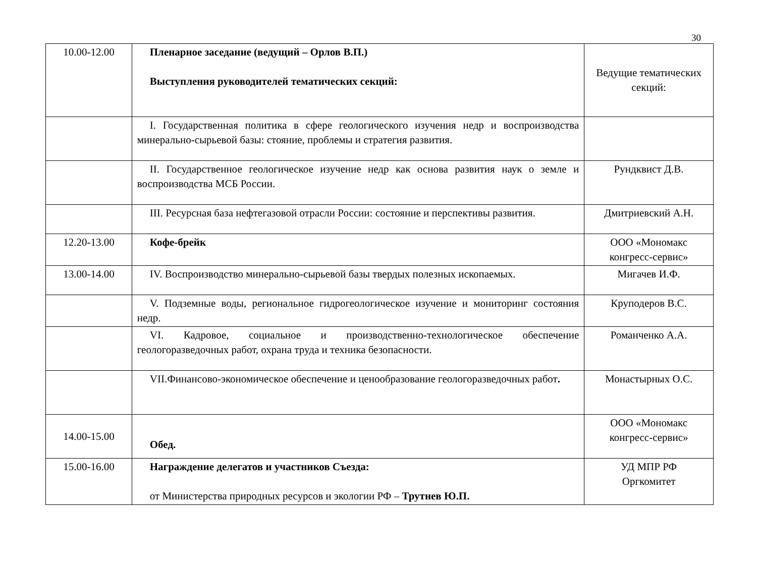30
| 10.00-12.00 | Пленарное заседание (ведущий – Орлов В.П.) Выступления руководителей тематических секций: | Ведущие тематических секций: |
| | I. Государственная политика в сфере геологического изучения недр и воспроизводства минерально-сырьевой базы: стояние, проблемы и стратегия развития. | |
| | II. Государственное геологическое изучение недр как основа развития наук о земле и воспроизводства МСБ России. | Рундквист Д.В. |
| | III. Ресурсная база нефтегазовой отрасли России: состояние и перспективы развития. | Дмитриевский А.Н. |
| 12.20-13.00 | Кофе-брейк | ООО «Мономакс конгресс-сервис» |
| 13.00-14.00 | IV. Воспроизводство минерально-сырьевой базы твердых полезных ископаемых. | Мигачев И.Ф. |
| | V. Подземные воды, региональное гидрогеологическое изучение и мониторинг состояния недр. | Круподеров В.С. |
| | VI. Кадровое, социальное и производственно-технологическое обеспечение геологоразведочных работ, охрана труда и техника безопасности. | Романченко А.А. |
| | VII.Финансово-экономическое обеспечение и ценообразование геологоразведочных работ . | Монастырных О.С. |
| 14.00-15.00 | Обед. | ООО «Мономакс конгресс-сервис» |
| 15.00-16.00 | Награждение делегатов и участников Съезда: от Министерства природных ресурсов и экологии РФ – Трутнев Ю.П. | УД МПР РФ Оргкомитет |